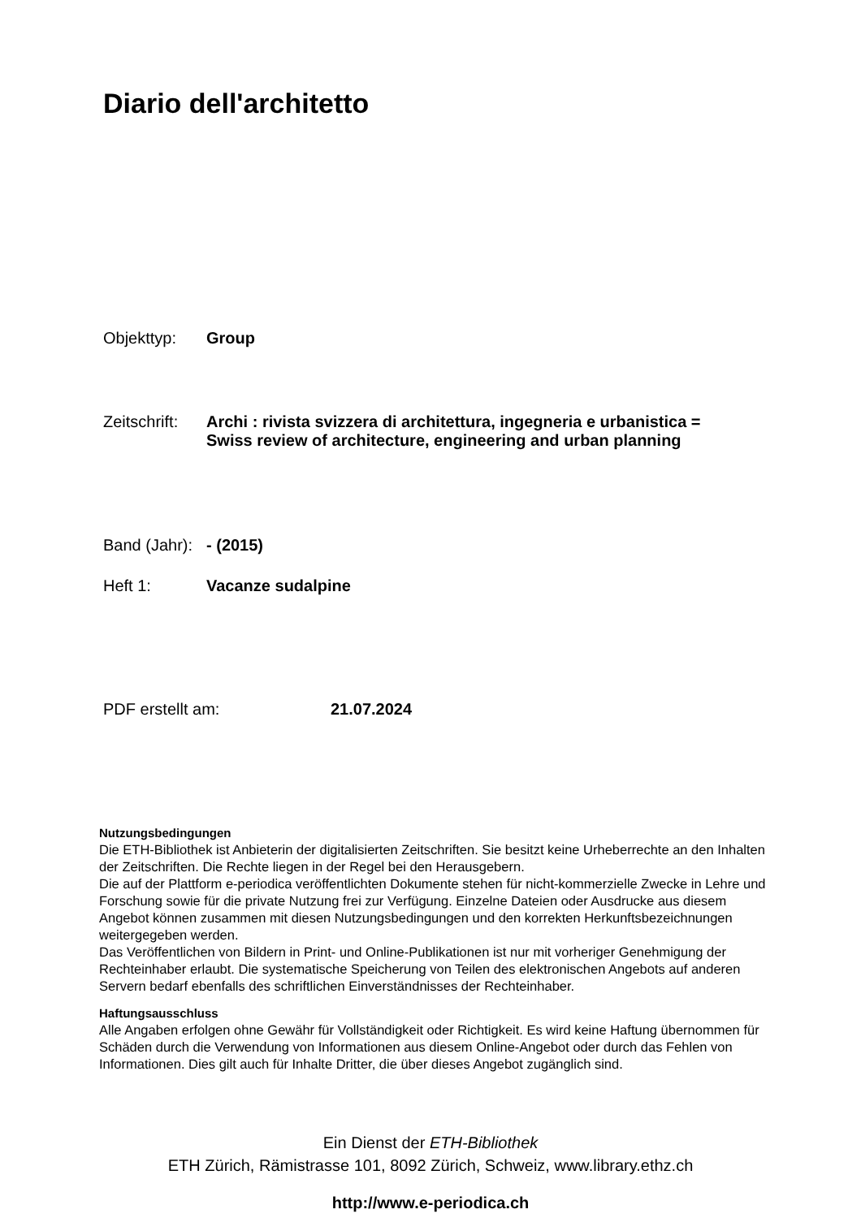Diario dell'architetto
Objekttyp: Group
Zeitschrift: Archi : rivista svizzera di architettura, ingegneria e urbanistica =
Swiss review of architecture, engineering and urban planning
Band (Jahr): - (2015)
Heft 1: Vacanze sudalpine
PDF erstellt am: 21.07.2024
Nutzungsbedingungen
Die ETH-Bibliothek ist Anbieterin der digitalisierten Zeitschriften. Sie besitzt keine Urheberrechte an den Inhalten der Zeitschriften. Die Rechte liegen in der Regel bei den Herausgebern.
Die auf der Plattform e-periodica veröffentlichten Dokumente stehen für nicht-kommerzielle Zwecke in Lehre und Forschung sowie für die private Nutzung frei zur Verfügung. Einzelne Dateien oder Ausdrucke aus diesem Angebot können zusammen mit diesen Nutzungsbedingungen und den korrekten Herkunftsbezeichnungen weitergegeben werden.
Das Veröffentlichen von Bildern in Print- und Online-Publikationen ist nur mit vorheriger Genehmigung der Rechteinhaber erlaubt. Die systematische Speicherung von Teilen des elektronischen Angebots auf anderen Servern bedarf ebenfalls des schriftlichen Einverständnisses der Rechteinhaber.
Haftungsausschluss
Alle Angaben erfolgen ohne Gewähr für Vollständigkeit oder Richtigkeit. Es wird keine Haftung übernommen für Schäden durch die Verwendung von Informationen aus diesem Online-Angebot oder durch das Fehlen von Informationen. Dies gilt auch für Inhalte Dritter, die über dieses Angebot zugänglich sind.
Ein Dienst der ETH-Bibliothek
ETH Zürich, Rämistrasse 101, 8092 Zürich, Schweiz, www.library.ethz.ch
http://www.e-periodica.ch